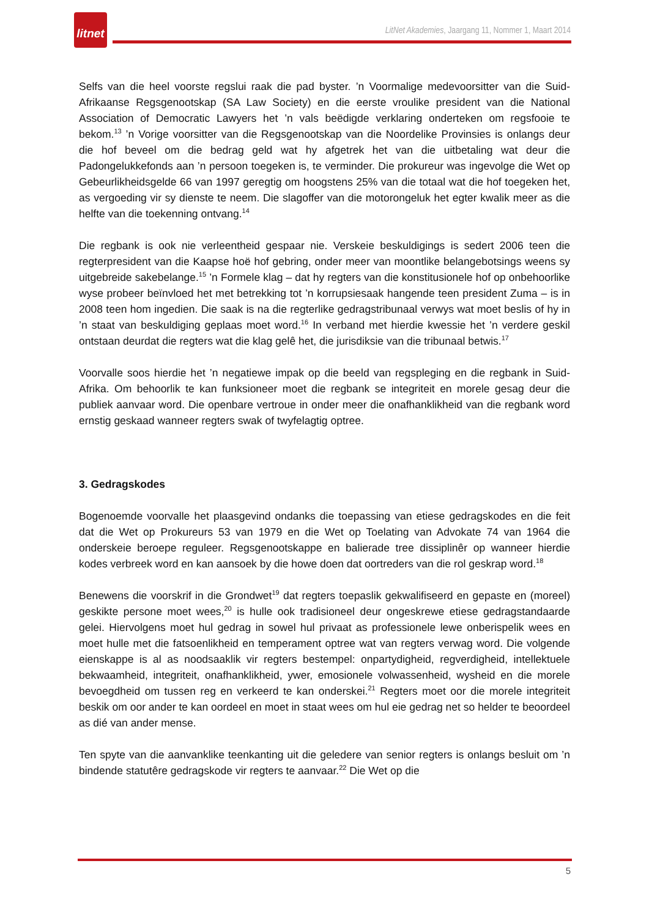litnet
LitNet Akademies, Jaargang 11, Nommer 1, Maart 2014
Selfs van die heel voorste regslui raak die pad byster. ’n Voormalige medevoorsitter van die Suid-Afrikaanse Regsgenootskap (SA Law Society) en die eerste vroulike president van die National Association of Democratic Lawyers het ’n vals beëdigde verklaring onderteken om regsfooie te bekom.<sup>13</sup> ’n Vorige voorsitter van die Regsgenootskap van die Noordelike Provinsies is onlangs deur die hof beveel om die bedrag geld wat hy afgetrek het van die uitbetaling wat deur die Padongelukkefonds aan ’n persoon toegeken is, te verminder. Die prokureur was ingevolge die Wet op Gebeurlikheidsgelde 66 van 1997 geregtig om hoogstens 25% van die totaal wat die hof toegeken het, as vergoeding vir sy dienste te neem. Die slagoffer van die motorongeluk het egter kwalik meer as die helfte van die toekenning ontvang.<sup>14</sup>
Die regbank is ook nie verleentheid gespaar nie. Verskeie beskuldigings is sedert 2006 teen die regterpresident van die Kaapse hoë hof gebring, onder meer van moontlike belangebotsings weens sy uitgebreide sakebelange.<sup>15</sup> ’n Formele klag – dat hy regters van die konstitusionele hof op onbehoorlike wyse probeer beïnvloed het met betrekking tot ’n korrupsiesaak hangende teen president Zuma – is in 2008 teen hom ingedien. Die saak is na die regterlike gedragstribunaal verwys wat moet beslis of hy in ’n staat van beskuldiging geplaas moet word.<sup>16</sup> In verband met hierdie kwessie het ’n verdere geskil ontstaan deurdat die regters wat die klag gelê het, die jurisdiksie van die tribunaal betwis.<sup>17</sup>
Voorvalle soos hierdie het ’n negatiewe impak op die beeld van regspleging en die regbank in Suid-Afrika. Om behoorlik te kan funksioneer moet die regbank se integriteit en morele gesag deur die publiek aanvaar word. Die openbare vertroue in onder meer die onafhanklikheid van die regbank word ernstig geskaad wanneer regters swak of twyfelagtig optree.
3. Gedragskodes
Bogenoemde voorvalle het plaasgevind ondanks die toepassing van etiese gedragskodes en die feit dat die Wet op Prokureurs 53 van 1979 en die Wet op Toelating van Advokate 74 van 1964 die onderskeie beroepe reguleer. Regsgenootskappe en balierade tree dissiplinêr op wanneer hierdie kodes verbreek word en kan aansoek by die howe doen dat oortreders van die rol geskrap word.<sup>18</sup>
Benewens die voorskrif in die Grondwet<sup>19</sup> dat regters toepaslik gekwalifiseerd en gepaste en (moreel) geskikte persone moet wees,<sup>20</sup> is hulle ook tradisioneel deur ongeskrewe etiese gedragstandaarde gelei. Hiervolgens moet hul gedrag in sowel hul privaat as professionele lewe onberispelik wees en moet hulle met die fatsoenlikheid en temperament optree wat van regters verwag word. Die volgende eienskappe is al as noodsaaklik vir regters bestempel: onpartydigheid, regverdigheid, intellektuele bekwaamheid, integriteit, onafhanklikheid, ywer, emosionele volwassenheid, wysheid en die morele bevoegdheid om tussen reg en verkeerd te kan onderskei.<sup>21</sup> Regters moet oor die morele integriteit beskik om oor ander te kan oordeel en moet in staat wees om hul eie gedrag net so helder te beoordeel as dié van ander mense.
Ten spyte van die aanvanklike teenkanting uit die geledere van senior regters is onlangs besluit om ’n bindende statutêre gedragskode vir regters te aanvaar.<sup>22</sup> Die Wet op die
5